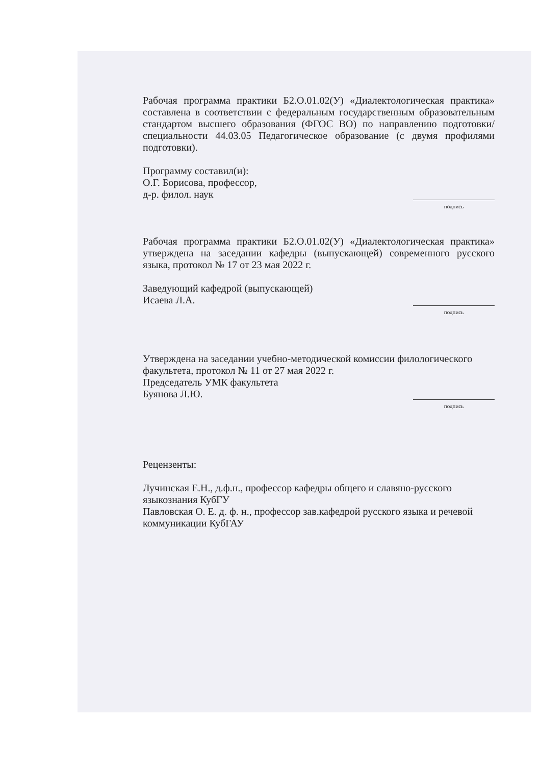Рабочая программа практики Б2.О.01.02(У) «Диалектологическая практика» составлена в соответствии с федеральным государственным образовательным стандартом высшего образования (ФГОС ВО) по направлению подготовки/специальности 44.03.05 Педагогическое образование (с двумя профилями подготовки).
Программу составил(и):
О.Г. Борисова, профессор,
д-р. филол. наук
подпись
Рабочая программа практики Б2.О.01.02(У) «Диалектологическая практика» утверждена на заседании кафедры (выпускающей) современного русского языка, протокол № 17 от 23 мая 2022 г.
Заведующий кафедрой (выпускающей)
Исаева Л.А.
подпись
Утверждена на заседании учебно-методической комиссии филологического факультета, протокол № 11 от 27 мая 2022 г.
Председатель УМК факультета
Буянова Л.Ю.
подпись
Рецензенты:
Лучинская Е.Н., д.ф.н., профессор кафедры общего и славяно-русского языкознания КубГУ
Павловская О. Е. д. ф. н., профессор зав.кафедрой русского языка и речевой коммуникации КубГАУ